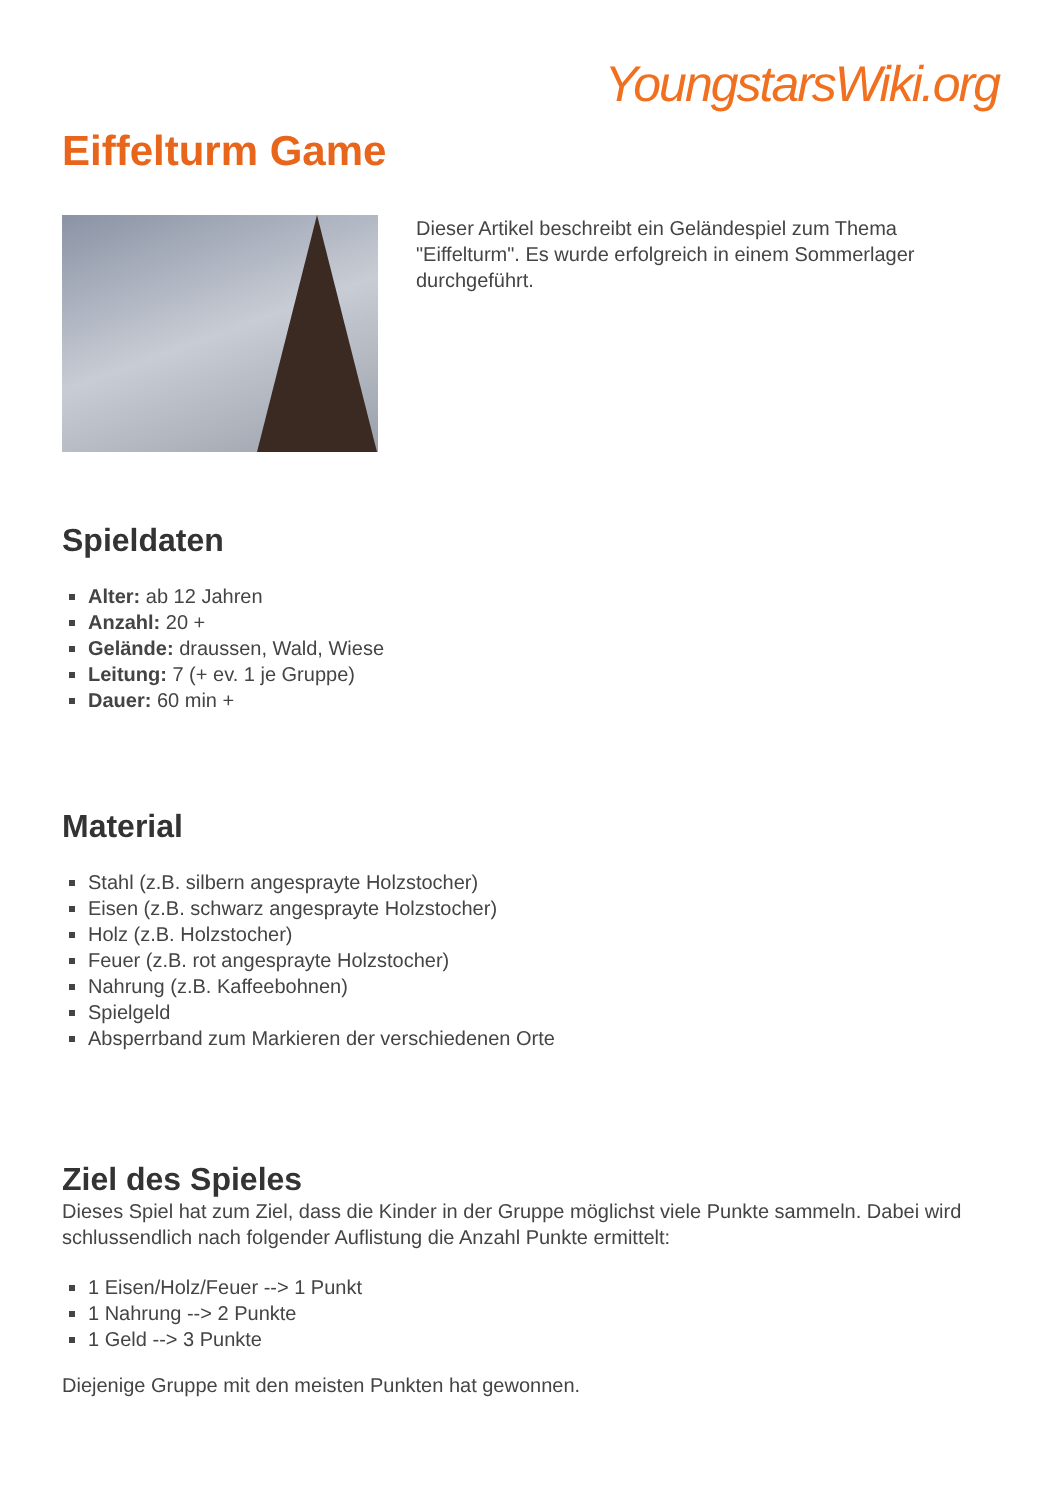YoungstarsWiki.org
Eiffelturm Game
Dieser Artikel beschreibt ein Geländespiel zum Thema "Eiffelturm". Es wurde erfolgreich in einem Sommerlager durchgeführt.
Spieldaten
Alter: ab 12 Jahren
Anzahl: 20 +
Gelände: draussen, Wald, Wiese
Leitung: 7 (+ ev. 1 je Gruppe)
Dauer: 60 min +
Material
Stahl (z.B. silbern angesprayte Holzstocher)
Eisen (z.B. schwarz angesprayte Holzstocher)
Holz (z.B. Holzstocher)
Feuer (z.B. rot angesprayte Holzstocher)
Nahrung (z.B. Kaffeebohnen)
Spielgeld
Absperrband zum Markieren der verschiedenen Orte
Ziel des Spieles
Dieses Spiel hat zum Ziel, dass die Kinder in der Gruppe möglichst viele Punkte sammeln. Dabei wird schlussendlich nach folgender Auflistung die Anzahl Punkte ermittelt:
1 Eisen/Holz/Feuer --> 1 Punkt
1 Nahrung --> 2 Punkte
1 Geld --> 3 Punkte
Diejenige Gruppe mit den meisten Punkten hat gewonnen.